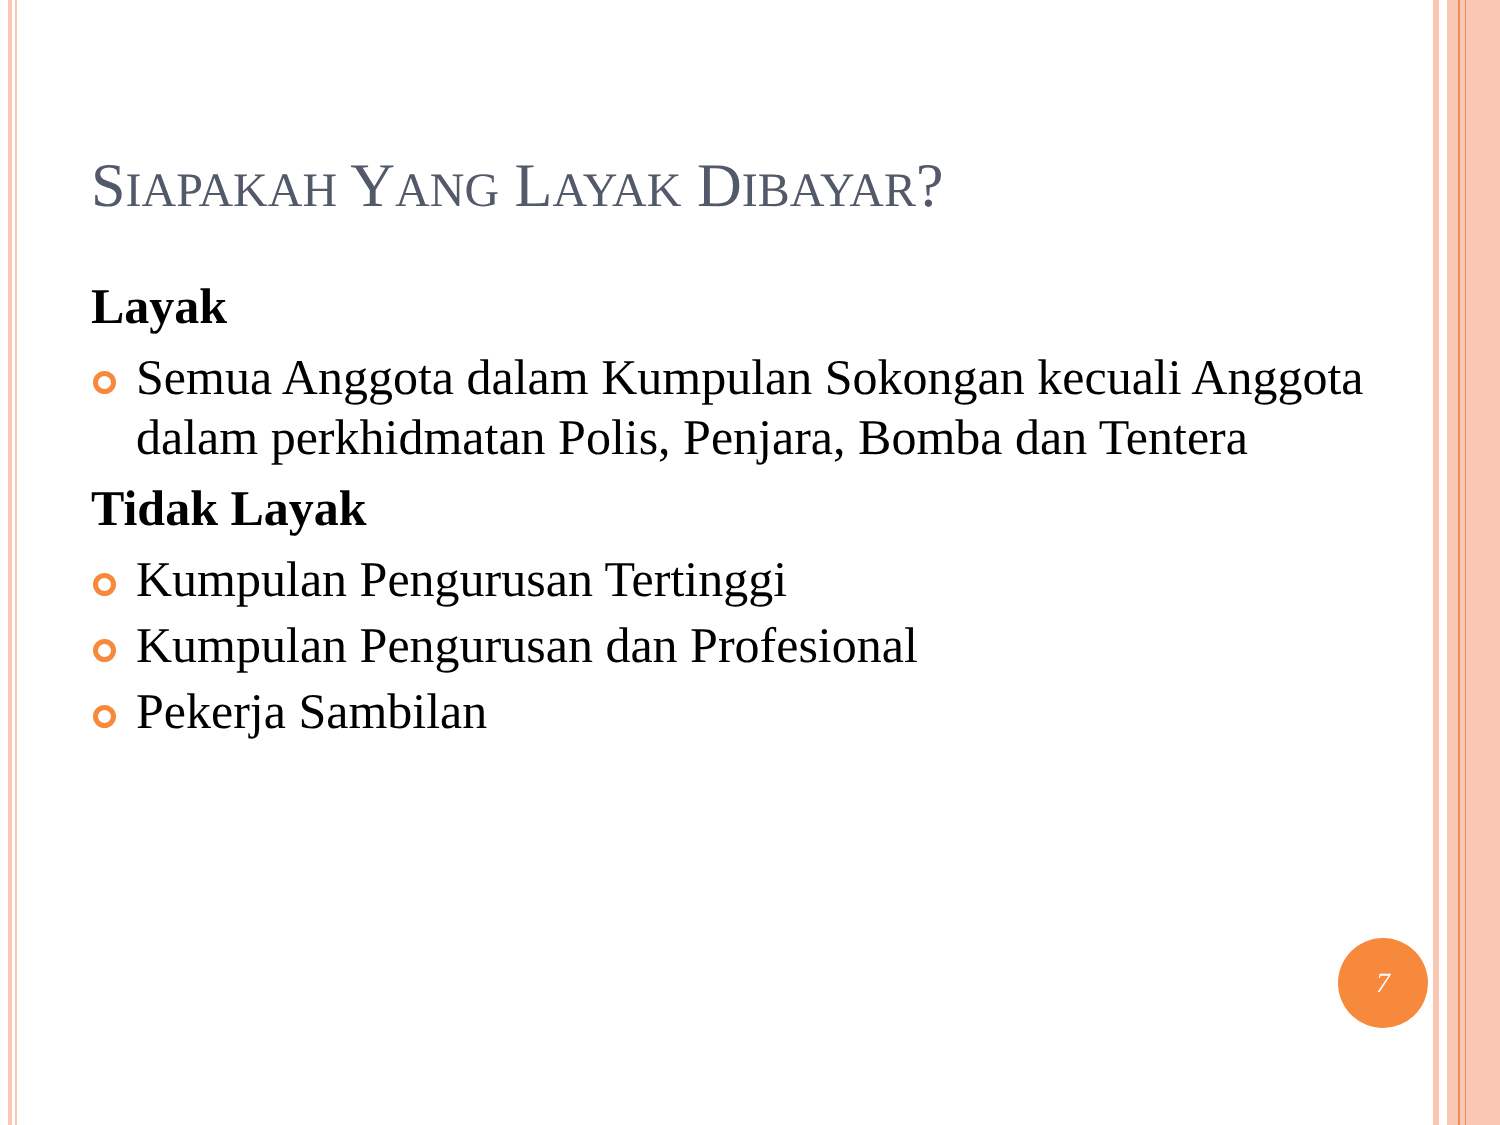SIAPAKAH YANG LAYAK DIBAYAR?
Layak
Semua Anggota dalam Kumpulan Sokongan kecuali Anggota dalam perkhidmatan Polis, Penjara, Bomba dan Tentera
Tidak Layak
Kumpulan Pengurusan Tertinggi
Kumpulan Pengurusan dan Profesional
Pekerja Sambilan
7